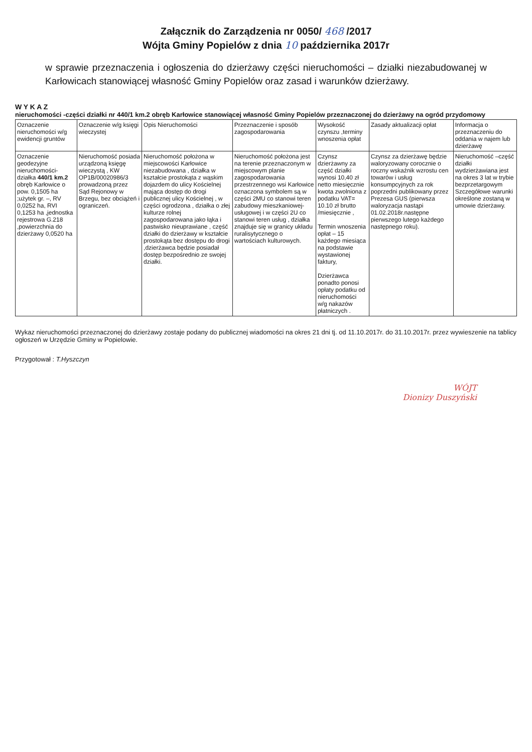Załącznik do Zarządzenia nr 0050/ 468 /2017
Wójta Gminy Popielów z dnia 10 października 2017r
w sprawie przeznaczenia i ogłoszenia do dzierżawy części nieruchomości – działki niezabudowanej w Karłowicach stanowiącej własność Gminy Popielów oraz zasad i warunków dzierżawy.
W Y K A Z
nieruchomości -części działki nr 440/1 km.2 obręb Karłowice stanowiącej własność Gminy Popielów przeznaczonej do dzierżawy na ogród przydomowy
| Oznaczenie nieruchomości w/g ewidencji gruntów | Oznaczenie w/g księgi wieczystej | Opis Nieruchomości | Przeznaczenie i sposób zagospodarowania | Wysokość czynszu ,terminy wnoszenia opłat | Zasady aktualizacji opłat | Informacja o przeznaczeniu do oddania w najem lub dzierżawę |
| --- | --- | --- | --- | --- | --- | --- |
| Oznaczenie geodezyjne nieruchomości- działka 440/1 km.2 obręb Karłowice o pow. 0,1505 ha ;użytek gr. –, RV 0,0252 ha, RVI 0,1253 ha ,jednostka rejestrowa G.218 ,powierzchnia do dzierżawy 0,0520 ha | Nieruchomość posiada urządzoną księgę wieczystą , KW OP1B/00020986/3 prowadzoną przez Sąd Rejonowy w Brzegu, bez obciążeń i ograniczeń. | Nieruchomość położona w miejscowości Karłowice niezabudowana , działka w kształcie prostokąta z wąskim dojazdem do ulicy Kościelnej mająca dostęp do drogi publicznej ulicy Kościelnej , w części ogrodzona , działka o złej kulturze rolnej zagospodarowana jako łąka i pastwisko nieuprawiane , część działki do dzierżawy w kształcie prostokąta bez dostępu do drogi ,dzierżawca będzie posiadał dostęp bezpośrednio ze swojej działki. | Nieruchomość położona jest na terenie przeznaczonym w miejscowym planie zagospodarowania przestrzennego wsi Karłowice oznaczona symbolem są w części 2MU co stanowi teren zabudowy mieszkaniowej-usługowej i w części 2U co stanowi teren usług , działka znajduje się w granicy układu ruralisytycznego o wartościach kulturowych. | Czynsz dzierżawny za część działki wynosi 10,40 zł netto miesięcznie kwota zwolniona z podatku VAT= 10.10 zł brutto /miesięcznie , Termin wnoszenia opłat – 15 każdego miesiąca na podstawie wystawionej faktury, Dzierżawca ponadto ponosi opłaty podatku od nieruchomości w/g nakazów płatniczych . | Czynsz za dzierżawę będzie waloryzowany corocznie o roczny wskaźnik wzrostu cen towarów i usług konsumpcyjnych za rok poprzedni publikowany przez Prezesa GUS (pierwsza waloryzacja nastąpi 01.02.2018r.następne pierwszego lutego każdego następnego roku). | Nieruchomość –część działki wydzierżawiana jest na okres 3 lat w trybie bezprzetargowym Szczegółowe warunki określone zostaną w umowie dzierżawy. |
Wykaz nieruchomości przeznaczonej do dzierżawy zostaje podany do publicznej wiadomości na okres 21 dni tj. od 11.10.2017r. do 31.10.2017r. przez wywieszenie na tablicy ogłoszeń w Urzędzie Gminy w Popielowie.
Przygotował : T.Hyszczyn
WÓJT
Dionizy Duszyński